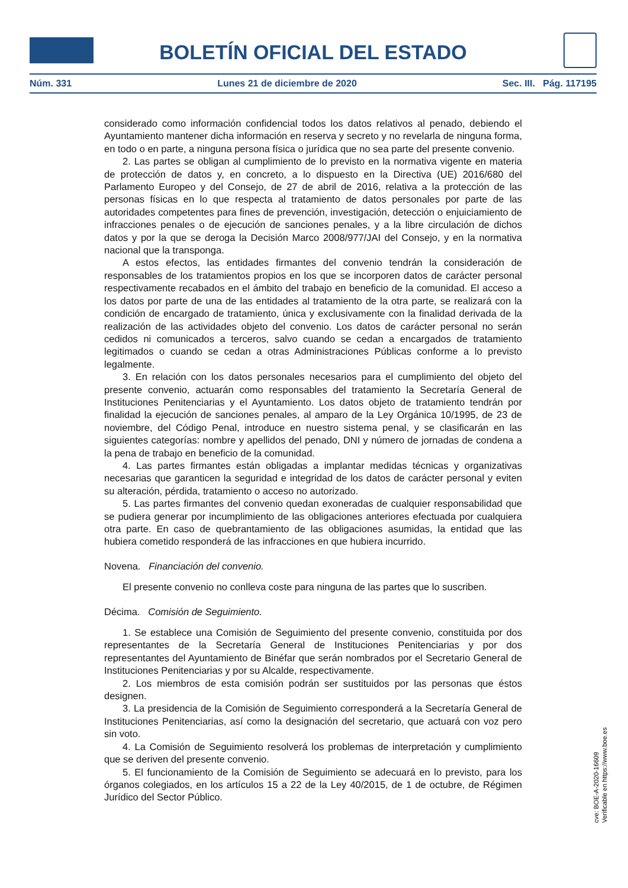BOLETÍN OFICIAL DEL ESTADO
Núm. 331 Lunes 21 de diciembre de 2020 Sec. III. Pág. 117195
considerado como información confidencial todos los datos relativos al penado, debiendo el Ayuntamiento mantener dicha información en reserva y secreto y no revelarla de ninguna forma, en todo o en parte, a ninguna persona física o jurídica que no sea parte del presente convenio.
2. Las partes se obligan al cumplimiento de lo previsto en la normativa vigente en materia de protección de datos y, en concreto, a lo dispuesto en la Directiva (UE) 2016/680 del Parlamento Europeo y del Consejo, de 27 de abril de 2016, relativa a la protección de las personas físicas en lo que respecta al tratamiento de datos personales por parte de las autoridades competentes para fines de prevención, investigación, detección o enjuiciamiento de infracciones penales o de ejecución de sanciones penales, y a la libre circulación de dichos datos y por la que se deroga la Decisión Marco 2008/977/JAI del Consejo, y en la normativa nacional que la transponga.
A estos efectos, las entidades firmantes del convenio tendrán la consideración de responsables de los tratamientos propios en los que se incorporen datos de carácter personal respectivamente recabados en el ámbito del trabajo en beneficio de la comunidad. El acceso a los datos por parte de una de las entidades al tratamiento de la otra parte, se realizará con la condición de encargado de tratamiento, única y exclusivamente con la finalidad derivada de la realización de las actividades objeto del convenio. Los datos de carácter personal no serán cedidos ni comunicados a terceros, salvo cuando se cedan a encargados de tratamiento legitimados o cuando se cedan a otras Administraciones Públicas conforme a lo previsto legalmente.
3. En relación con los datos personales necesarios para el cumplimiento del objeto del presente convenio, actuarán como responsables del tratamiento la Secretaría General de Instituciones Penitenciarias y el Ayuntamiento. Los datos objeto de tratamiento tendrán por finalidad la ejecución de sanciones penales, al amparo de la Ley Orgánica 10/1995, de 23 de noviembre, del Código Penal, introduce en nuestro sistema penal, y se clasificarán en las siguientes categorías: nombre y apellidos del penado, DNI y número de jornadas de condena a la pena de trabajo en beneficio de la comunidad.
4. Las partes firmantes están obligadas a implantar medidas técnicas y organizativas necesarias que garanticen la seguridad e integridad de los datos de carácter personal y eviten su alteración, pérdida, tratamiento o acceso no autorizado.
5. Las partes firmantes del convenio quedan exoneradas de cualquier responsabilidad que se pudiera generar por incumplimiento de las obligaciones anteriores efectuada por cualquiera otra parte. En caso de quebrantamiento de las obligaciones asumidas, la entidad que las hubiera cometido responderá de las infracciones en que hubiera incurrido.
Novena. Financiación del convenio.
El presente convenio no conlleva coste para ninguna de las partes que lo suscriben.
Décima. Comisión de Seguimiento.
1. Se establece una Comisión de Seguimiento del presente convenio, constituida por dos representantes de la Secretaría General de Instituciones Penitenciarias y por dos representantes del Ayuntamiento de Binéfar que serán nombrados por el Secretario General de Instituciones Penitenciarias y por su Alcalde, respectivamente.
2. Los miembros de esta comisión podrán ser sustituidos por las personas que éstos designen.
3. La presidencia de la Comisión de Seguimiento corresponderá a la Secretaría General de Instituciones Penitenciarias, así como la designación del secretario, que actuará con voz pero sin voto.
4. La Comisión de Seguimiento resolverá los problemas de interpretación y cumplimiento que se deriven del presente convenio.
5. El funcionamiento de la Comisión de Seguimiento se adecuará en lo previsto, para los órganos colegiados, en los artículos 15 a 22 de la Ley 40/2015, de 1 de octubre, de Régimen Jurídico del Sector Público.
cve: BOE-A-2020-16609
Verificable en https://www.boe.es